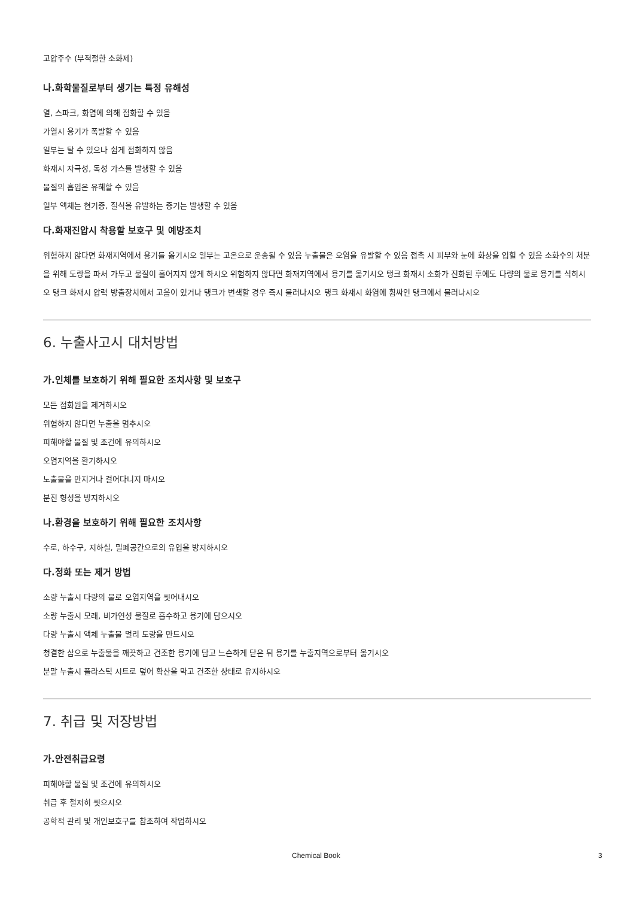고압주수 (부적절한 소화제)
나.화학물질로부터 생기는 특정 유해성
열, 스파크, 화염에 의해 점화할 수 있음
가열시 용기가 폭발할 수 있음
일부는 탈 수 있으나 쉽게 점화하지 않음
화재시 자극성, 독성 가스를 발생할 수 있음
물질의 흡입은 유해할 수 있음
일부 액체는 현기증, 질식을 유발하는 증기는 발생할 수 있음
다.화재진압시 착용할 보호구 및 예방조치
위험하지 않다면 화재지역에서 용기를 옮기시오 일부는 고온으로 운송될 수 있음 누출물은 오염을 유발할 수 있음 접촉 시 피부와 눈에 화상을 입힐 수 있음 소화수의 처분을 위해 도랑을 파서 가두고 물질이 흘어지지 않게 하시오 위험하지 않다면 화재지역에서 용기를 옮기시오 탱크 화재시 소화가 진화된 후에도 다량의 물로 용기를 식히시오 탱크 화재시 압력 방출장치에서 고음이 있거나 탱크가 변색할 경우 즉시 물러나시오 탱크 화재시 화염에 휩싸인 탱크에서 물러나시오
6. 누출사고시 대처방법
가.인체를 보호하기 위해 필요한 조치사항 및 보호구
모든 점화원을 제거하시오
위험하지 않다면 누출을 멈추시오
피해야할 물질 및 조건에 유의하시오
오염지역을 환기하시오
노출물을 만지거나 걸어다니지 마시오
분진 형성을 방지하시오
나.환경을 보호하기 위해 필요한 조치사항
수로, 하수구, 지하실, 밀폐공간으로의 유입을 방지하시오
다.정화 또는 제거 방법
소량 누출시 다량의 물로 오염지역을 씻어내시오
소량 누출시 모래, 비가연성 물질로 흡수하고 용기에 담으시오
다량 누출시 액체 누출물 멀리 도랑을 만드시오
청결한 삽으로 누출물을 깨끗하고 건조한 용기에 담고 느슨하게 닫은 뒤 용기를 누출지역으로부터 옮기시오
분말 누출시 플라스틱 시트로 덮어 확산을 막고 건조한 상태로 유지하시오
7. 취급 및 저장방법
가.안전취급요령
피해야할 물질 및 조건에 유의하시오
취급 후 철저히 씻으시오
공학적 관리 및 개인보호구를 참조하여 작업하시오
Chemical Book 3